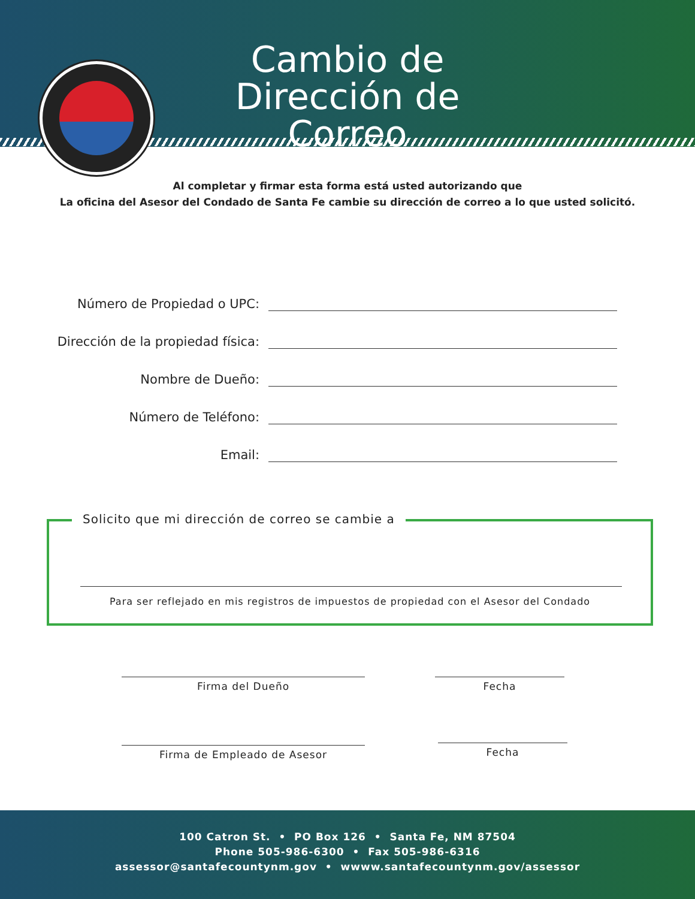Cambio de
Dirección de Correo
Al completar y firmar esta forma está usted autorizando que
La oficina del Asesor del Condado de Santa Fe cambie su dirección de correo a lo que usted solicitó.
Número de Propiedad o UPC:
Dirección de la propiedad física:
Nombre de Dueño:
Número de Teléfono:
Email:
Solicito que mi dirección de correo se cambie a
Para ser reflejado en mis registros de impuestos de propiedad con el Asesor del Condado
Firma del Dueño Fecha
Firma de Empleado de Asesor Fecha
100 Catron St. • PO Box 126 • Santa Fe, NM 87504
Phone 505-986-6300 • Fax 505-986-6316
assessor@santafecountynm.gov • wwww.santafecountynm.gov/assessor